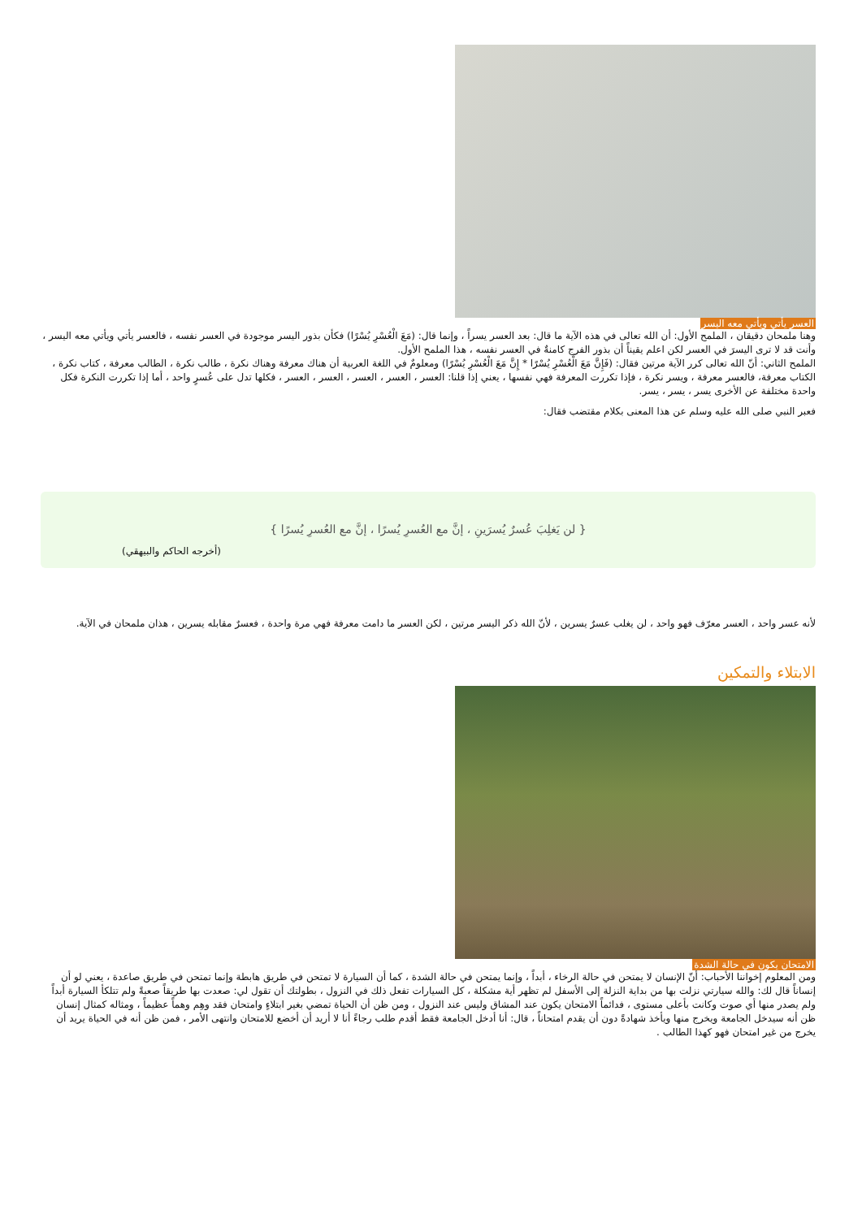العسر يأتي ويأتي معه اليسر
وهنا ملمحان دقيقان ، الملمح الأول: أن الله تعالى في هذه الآية ما قال: بعد العسر يسراً ، وإنما قال: (مَعَ الْعُسْرِ يُسْرًا) فكأن بذور اليسر موجودة في العسر نفسه ، فالعسر يأتي ويأتي معه اليسر ، وأنت قد لا ترى اليسرَ في العسر لكن اعلم يقيناً أن بذور الفرج كامنةٌ في العسر نفسه ، هذا الملمح الأول.
الملمح الثاني: أنّ الله تعالى كرر الآية مرتين فقال: (فَإِنَّ مَعَ الْعُسْرِ يُسْرًا * إِنَّ مَعَ الْعُسْرِ يُسْرًا) ومعلومٌ في اللغة العربية أن هناك معرفة وهناك نكرة ، طالب نكرة ، الطالب معرفة ، كتاب نكرة ، الكتاب معرفة، فالعسر معرفة ، ويسر نكرة ، فإذا تكررت المعرفة فهي نفسها ، يعني إذا قلنا: العسر ، العسر ، العسر ، العسر ، العسر ، فكلها تدل على عُسرٍ واحد ، أما إذا تكررت النكرة فكل واحدة مختلفة عن الأخرى يسر ، يسر ، يسر.
فعبر النبي صلى الله عليه وسلم عن هذا المعنى بكلام مقتضب فقال:
{ لن يَغلِبَ عُسرٌ يُسرَينِ ، إنَّ مع العُسرِ يُسرًا ، إنَّ مع العُسرِ يُسرًا }
(أخرجه الحاكم والبيهقي)
لأنه عسر واحد ، العسر معرّف فهو واحد ، لن يغلب عسرٌ يسرين ، لأنّ الله ذكر اليسر مرتين ، لكن العسر ما دامت معرفة فهي مرة واحدة ، فعسرٌ مقابله يسرين ، هذان ملمحان في الآية.
الابتلاء والتمكين
الامتحان يكون في حالة الشدة
ومن المعلوم إخواننا الأحباب: أنّ الإنسان لا يمتحن في حالة الرخاء ، أبداً ، وإنما يمتحن في حالة الشدة ، كما أن السيارة لا تمتحن في طريق هابطة وإنما تمتحن في طريق صاعدة ، يعني لو أن إنساناً قال لك: والله سيارتي نزلت بها من بداية النزلة إلى الأسفل لم تظهر أية مشكلة ، كل السيارات تفعل ذلك في النزول ، بطولتك أن تقول لي: صعدت بها طريقاً صعبةً ولم تتلكأ السيارة أبداً ولم يصدر منها أي صوت وكانت بأعلى مستوى ، فدائماً الامتحان يكون عند المشاق وليس عند النزول ، ومن ظن أن الحياة تمضي بغير ابتلاءٍ وامتحان فقد وهِم وهماً عظيماً ، ومثاله كمثال إنسان ظن أنه سيدخل الجامعة ويخرج منها ويأخذ شهادةً دون أن يقدم امتحاناً ، قال: أنا أدخل الجامعة فقط أقدم طلب رجاءً أنا لا أريد أن أخضع للامتحان وانتهى الأمر ، فمن ظن أنه في الحياة يريد أن يخرج من غير امتحان فهو كهذا الطالب .